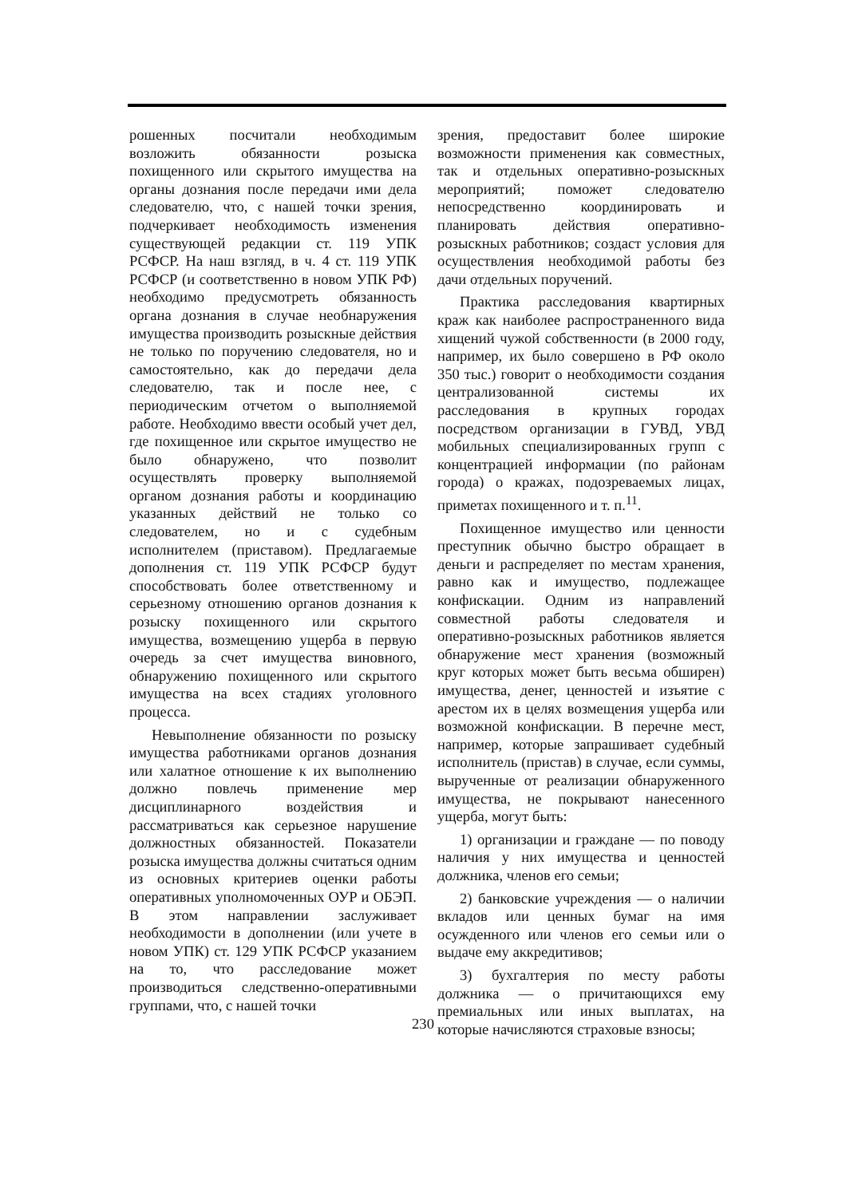рошенных посчитали необходимым возложить обязанности розыска похищенного или скрытого имущества на органы дознания после передачи ими дела следователю, что, с нашей точки зрения, подчеркивает необходимость изменения существующей редакции ст. 119 УПК РСФСР. На наш взгляд, в ч. 4 ст. 119 УПК РСФСР (и соответственно в новом УПК РФ) необходимо предусмотреть обязанность органа дознания в случае необнаружения имущества производить розыскные действия не только по поручению следователя, но и самостоятельно, как до передачи дела следователю, так и после нее, с периодическим отчетом о выполняемой работе. Необходимо ввести особый учет дел, где похищенное или скрытое имущество не было обнаружено, что позволит осуществлять проверку выполняемой органом дознания работы и координацию указанных действий не только со следователем, но и с судебным исполнителем (приставом). Предлагаемые дополнения ст. 119 УПК РСФСР будут способствовать более ответственному и серьезному отношению органов дознания к розыску похищенного или скрытого имущества, возмещению ущерба в первую очередь за счет имущества виновного, обнаружению похищенного или скрытого имущества на всех стадиях уголовного процесса.
Невыполнение обязанности по розыску имущества работниками органов дознания или халатное отношение к их выполнению должно повлечь применение мер дисциплинарного воздействия и рассматриваться как серьезное нарушение должностных обязанностей. Показатели розыска имущества должны считаться одним из основных критериев оценки работы оперативных уполномоченных ОУР и ОБЭП. В этом направлении заслуживает необходимости в дополнении (или учете в новом УПК) ст. 129 УПК РСФСР указанием на то, что расследование может производиться следственно-оперативными группами, что, с нашей точки
зрения, предоставит более широкие возможности применения как совместных, так и отдельных оперативно-розыскных мероприятий; поможет следователю непосредственно координировать и планировать действия оперативно-розыскных работников; создаст условия для осуществления необходимой работы без дачи отдельных поручений.
Практика расследования квартирных краж как наиболее распространенного вида хищений чужой собственности (в 2000 году, например, их было совершено в РФ около 350 тыс.) говорит о необходимости создания централизованной системы их расследования в крупных городах посредством организации в ГУВД, УВД мобильных специализированных групп с концентрацией информации (по районам города) о кражах, подозреваемых лицах, приметах похищенного и т. п.<sup>11</sup>.
Похищенное имущество или ценности преступник обычно быстро обращает в деньги и распределяет по местам хранения, равно как и имущество, подлежащее конфискации. Одним из направлений совместной работы следователя и оперативно-розыскных работников является обнаружение мест хранения (возможный круг которых может быть весьма обширен) имущества, денег, ценностей и изъятие с арестом их в целях возмещения ущерба или возможной конфискации. В перечне мест, например, которые запрашивает судебный исполнитель (пристав) в случае, если суммы, вырученные от реализации обнаруженного имущества, не покрывают нанесенного ущерба, могут быть:
1) организации и граждане — по поводу наличия у них имущества и ценностей должника, членов его семьи;
2) банковские учреждения — о наличии вкладов или ценных бумаг на имя осужденного или членов его семьи или о выдаче ему аккредитивов;
3) бухгалтерия по месту работы должника — о причитающихся ему премиальных или иных выплатах, на которые начисляются страховые взносы;
230